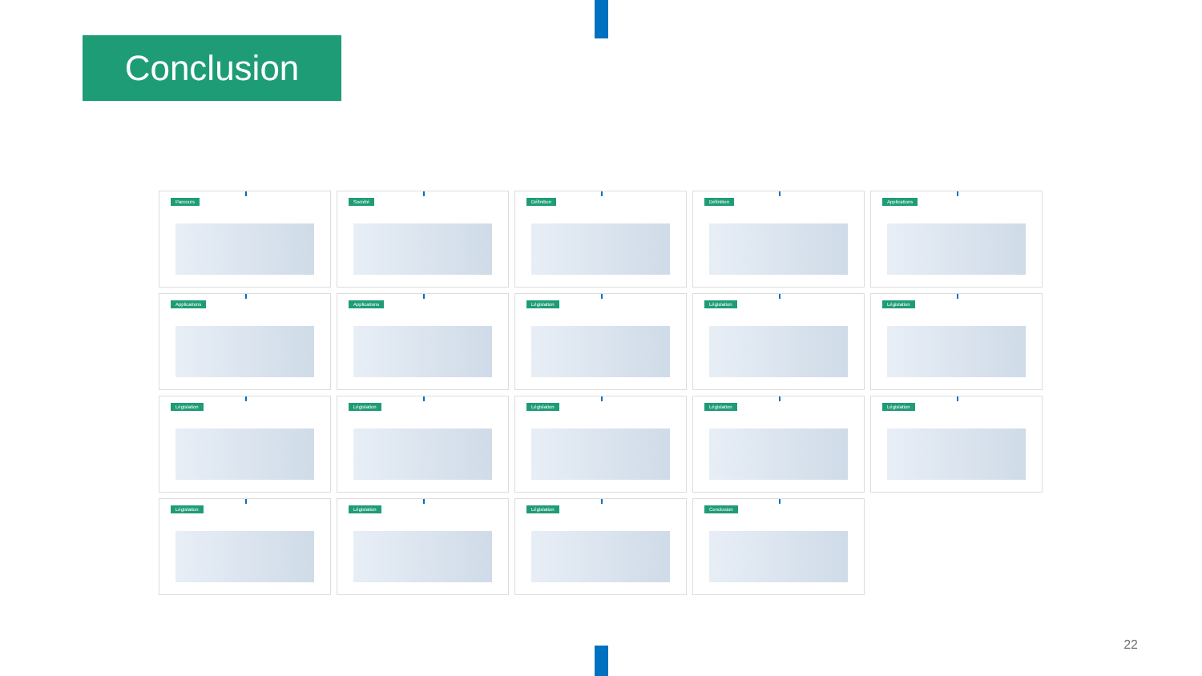Conclusion
Parcours
Société
Définition
Définition
Applications
Applications
Applications
Législation
Législation
Législation
Législation
Législation
Législation
Législation
Législation
Législation
Législation
Législation
Conclusion
22